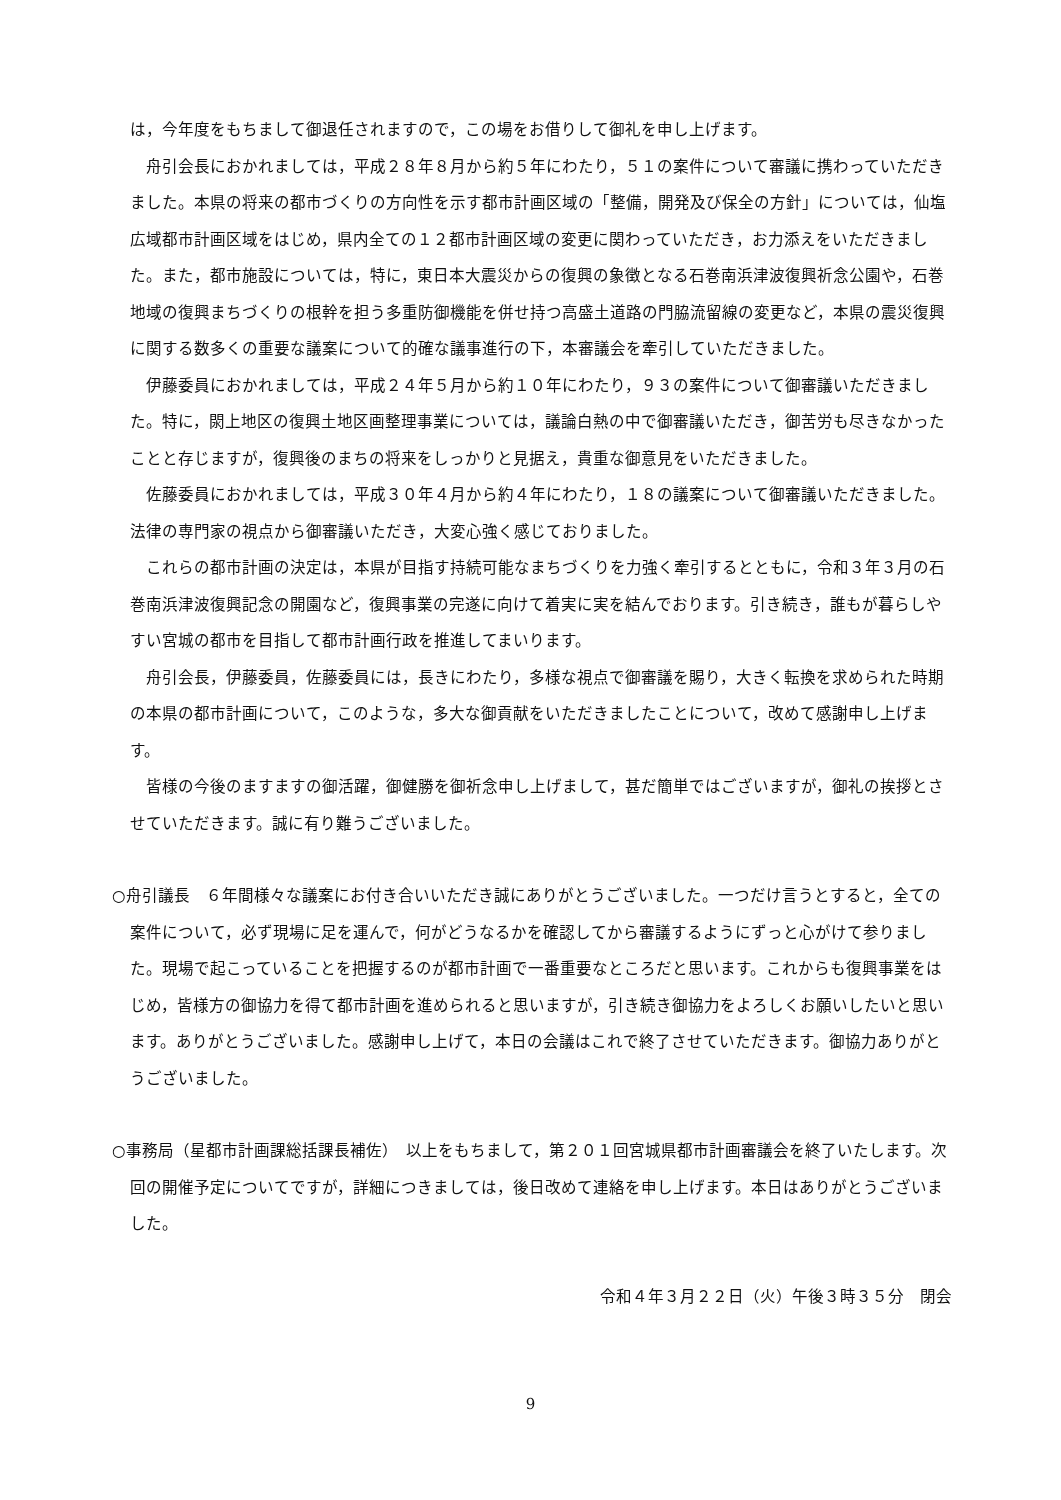は，今年度をもちまして御退任されますので，この場をお借りして御礼を申し上げます。
舟引会長におかれましては，平成２８年８月から約５年にわたり，５１の案件について審議に携わっていただきました。本県の将来の都市づくりの方向性を示す都市計画区域の「整備，開発及び保全の方針」については，仙塩広域都市計画区域をはじめ，県内全ての１２都市計画区域の変更に関わっていただき，お力添えをいただきました。また，都市施設については，特に，東日本大震災からの復興の象徴となる石巻南浜津波復興祈念公園や，石巻地域の復興まちづくりの根幹を担う多重防御機能を併せ持つ高盛土道路の門脇流留線の変更など，本県の震災復興に関する数多くの重要な議案について的確な議事進行の下，本審議会を牽引していただきました。
伊藤委員におかれましては，平成２４年５月から約１０年にわたり，９３の案件について御審議いただきました。特に，閖上地区の復興土地区画整理事業については，議論白熱の中で御審議いただき，御苦労も尽きなかったことと存じますが，復興後のまちの将来をしっかりと見据え，貴重な御意見をいただきました。
佐藤委員におかれましては，平成３０年４月から約４年にわたり，１８の議案について御審議いただきました。法律の専門家の視点から御審議いただき，大変心強く感じておりました。
これらの都市計画の決定は，本県が目指す持続可能なまちづくりを力強く牽引するとともに，令和３年３月の石巻南浜津波復興記念の開園など，復興事業の完遂に向けて着実に実を結んでおります。引き続き，誰もが暮らしやすい宮城の都市を目指して都市計画行政を推進してまいります。
舟引会長，伊藤委員，佐藤委員には，長きにわたり，多様な視点で御審議を賜り，大きく転換を求められた時期の本県の都市計画について，このような，多大な御貢献をいただきましたことについて，改めて感謝申し上げます。
皆様の今後のますますの御活躍，御健勝を御祈念申し上げまして，甚だ簡単ではございますが，御礼の挨拶とさせていただきます。誠に有り難うございました。
○舟引議長　６年間様々な議案にお付き合いいただき誠にありがとうございました。一つだけ言うとすると，全ての案件について，必ず現場に足を運んで，何がどうなるかを確認してから審議するようにずっと心がけて参りました。現場で起こっていることを把握するのが都市計画で一番重要なところだと思います。これからも復興事業をはじめ，皆様方の御協力を得て都市計画を進められると思いますが，引き続き御協力をよろしくお願いしたいと思います。ありがとうございました。感謝申し上げて，本日の会議はこれで終了させていただきます。御協力ありがとうございました。
○事務局（星都市計画課総括課長補佐）　以上をもちまして，第２０１回宮城県都市計画審議会を終了いたします。次回の開催予定についてですが，詳細につきましては，後日改めて連絡を申し上げます。本日はありがとうございました。
令和４年３月２２日（火）午後３時３５分　閉会
9